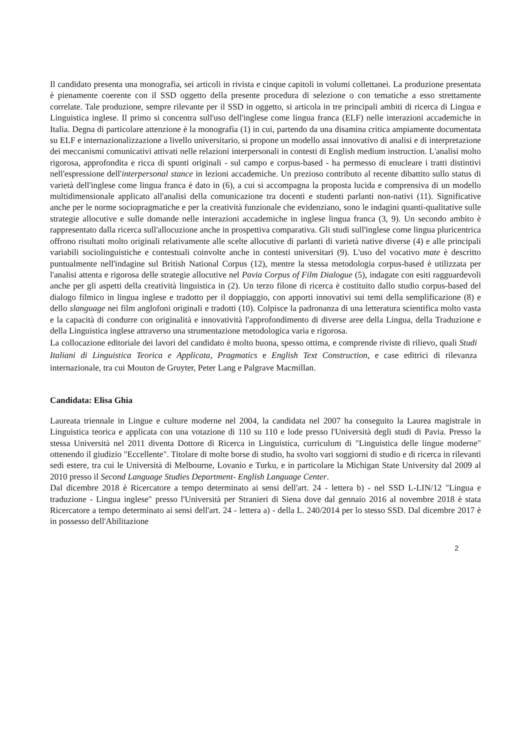Il candidato presenta una monografia, sei articoli in rivista e cinque capitoli in volumi collettanei. La produzione presentata è pienamente coerente con il SSD oggetto della presente procedura di selezione o con tematiche a esso strettamente correlate. Tale produzione, sempre rilevante per il SSD in oggetto, si articola in tre principali ambiti di ricerca di Lingua e Linguistica inglese. Il primo si concentra sull'uso dell'inglese come lingua franca (ELF) nelle interazioni accademiche in Italia. Degna di particolare attenzione è la monografia (1) in cui, partendo da una disamina critica ampiamente documentata su ELF e internazionalizzazione a livello universitario, si propone un modello assai innovativo di analisi e di interpretazione dei meccanismi comunicativi attivati nelle relazioni interpersonali in contesti di English medium instruction. L'analisi molto rigorosa, approfondita e ricca di spunti originali - sul campo e corpus-based - ha permesso di enucleare i tratti distintivi nell'espressione dell'interpersonal stance in lezioni accademiche. Un prezioso contributo al recente dibattito sullo status di varietà dell'inglese come lingua franca è dato in (6), a cui si accompagna la proposta lucida e comprensiva di un modello multidimensionale applicato all'analisi della comunicazione tra docenti e studenti parlanti non-nativi (11). Significative anche per le norme sociopragmatiche e per la creatività funzionale che evidenziano, sono le indagini quanti-qualitative sulle strategie allocutive e sulle domande nelle interazioni accademiche in inglese lingua franca (3, 9). Un secondo ambito è rappresentato dalla ricerca sull'allocuzione anche in prospettiva comparativa. Gli studi sull'inglese come lingua pluricentrica offrono risultati molto originali relativamente alle scelte allocutive di parlanti di varietà native diverse (4) e alle principali variabili sociolinguistiche e contestuali coinvolte anche in contesti universitari (9). L'uso del vocativo mate è descritto puntualmente nell'indagine sul British National Corpus (12), mentre la stessa metodologia corpus-based è utilizzata per l'analisi attenta e rigorosa delle strategie allocutive nel Pavia Corpus of Film Dialogue (5), indagate con esiti ragguardevoli anche per gli aspetti della creatività linguistica in (2). Un terzo filone di ricerca è costituito dallo studio corpus-based del dialogo filmico in lingua inglese e tradotto per il doppiaggio, con apporti innovativi sui temi della semplificazione (8) e dello slanguage nei film anglofoni originali e tradotti (10). Colpisce la padronanza di una letteratura scientifica molto vasta e la capacità di condurre con originalità e innovatività l'approfondimento di diverse aree della Lingua, della Traduzione e della Linguistica inglese attraverso una strumentazione metodologica varia e rigorosa.
La collocazione editoriale dei lavori del candidato è molto buona, spesso ottima, e comprende riviste di rilievo, quali Studi Italiani di Linguistica Teorica e Applicata, Pragmatics e English Text Construction, e case editrici di rilevanza internazionale, tra cui Mouton de Gruyter, Peter Lang e Palgrave Macmillan.
Candidata: Elisa Ghia
Laureata triennale in Lingue e culture moderne nel 2004, la candidata nel 2007 ha conseguito la Laurea magistrale in Linguistica teorica e applicata con una votazione di 110 su 110 e lode presso l'Università degli studi di Pavia. Presso la stessa Università nel 2011 diventa Dottore di Ricerca in Linguistica, curriculum di "Linguistica delle lingue moderne" ottenendo il giudizio "Eccellente". Titolare di molte borse di studio, ha svolto vari soggiorni di studio e di ricerca in rilevanti sedi estere, tra cui le Università di Melbourne, Lovanio e Turku, e in particolare la Michigan State University dal 2009 al 2010 presso il Second Language Studies Department- English Language Center.
Dal dicembre 2018 è Ricercatore a tempo determinato ai sensi dell'art. 24 - lettera b) - nel SSD L-LIN/12 "Lingua e traduzione - Lingua inglese" presso l'Università per Stranieri di Siena dove dal gennaio 2016 al novembre 2018 è stata Ricercatore a tempo determinato ai sensi dell'art. 24 - lettera a) - della L. 240/2014 per lo stesso SSD. Dal dicembre 2017 è in possesso dell'Abilitazione
2